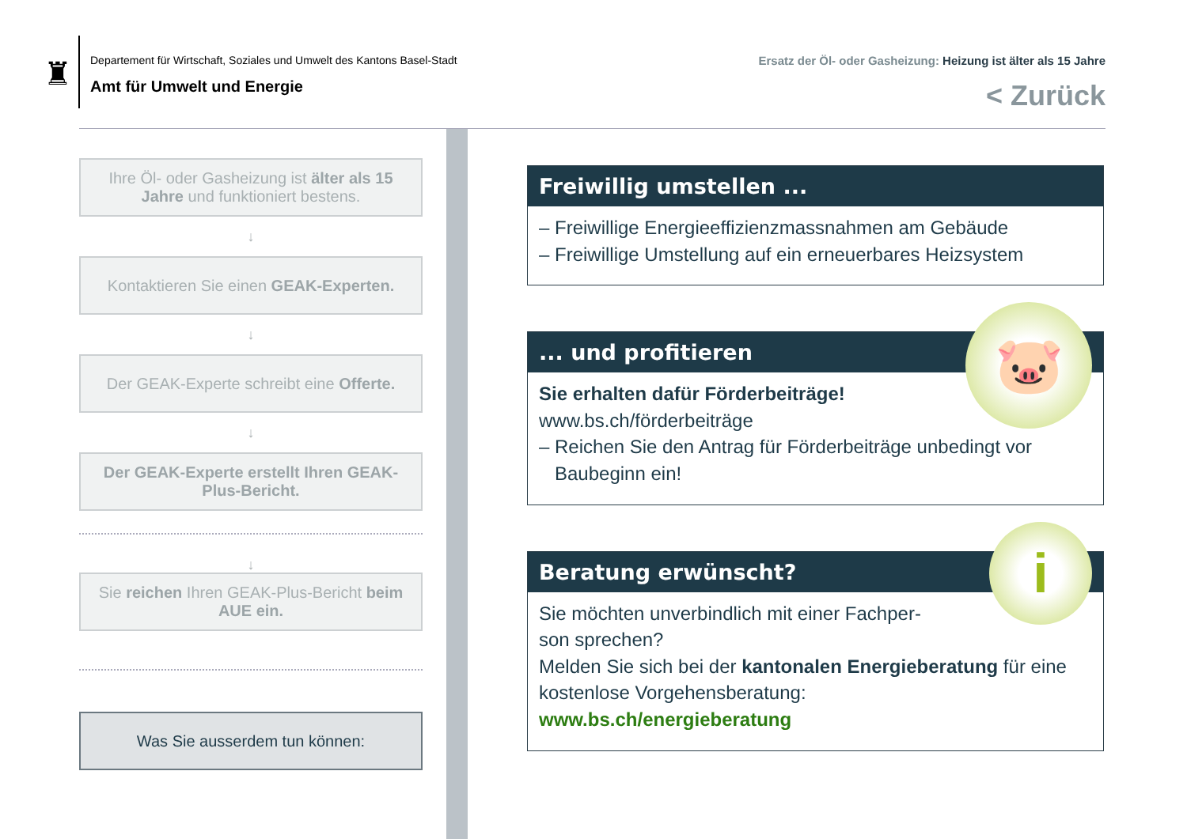♜
Departement für Wirtschaft, Soziales und Umwelt des Kantons Basel-Stadt
Amt für Umwelt und Energie
Ersatz der Öl- oder Gasheizung: Heizung ist älter als 15 Jahre
< Zurück
Ihre Öl- oder Gasheizung ist älter als 15 Jahre und funktioniert bestens.
↓
Kontaktieren Sie einen GEAK-Experten.
↓
Der GEAK-Experte schreibt eine Offerte.
↓
Der GEAK-Experte erstellt Ihren GEAK-Plus-Bericht.
↓
Sie reichen Ihren GEAK-Plus-Bericht beim AUE ein.
Was Sie ausserdem tun können:
Freiwillig umstellen ...
– Freiwillige Energieeffizienzmassnahmen am Gebäude
– Freiwillige Umstellung auf ein erneuerbares Heizsystem
🐷
... und profitieren
Sie erhalten dafür Förderbeiträge!
www.bs.ch/förderbeiträge
– Reichen Sie den Antrag für Förderbeiträge unbedingt vor
Baubeginn ein!
i
Beratung erwünscht?
Sie möchten unverbindlich mit einer Fachper-
son sprechen?
Melden Sie sich bei der kantonalen Energieberatung für eine kostenlose Vorgehensberatung:
www.bs.ch/energieberatung